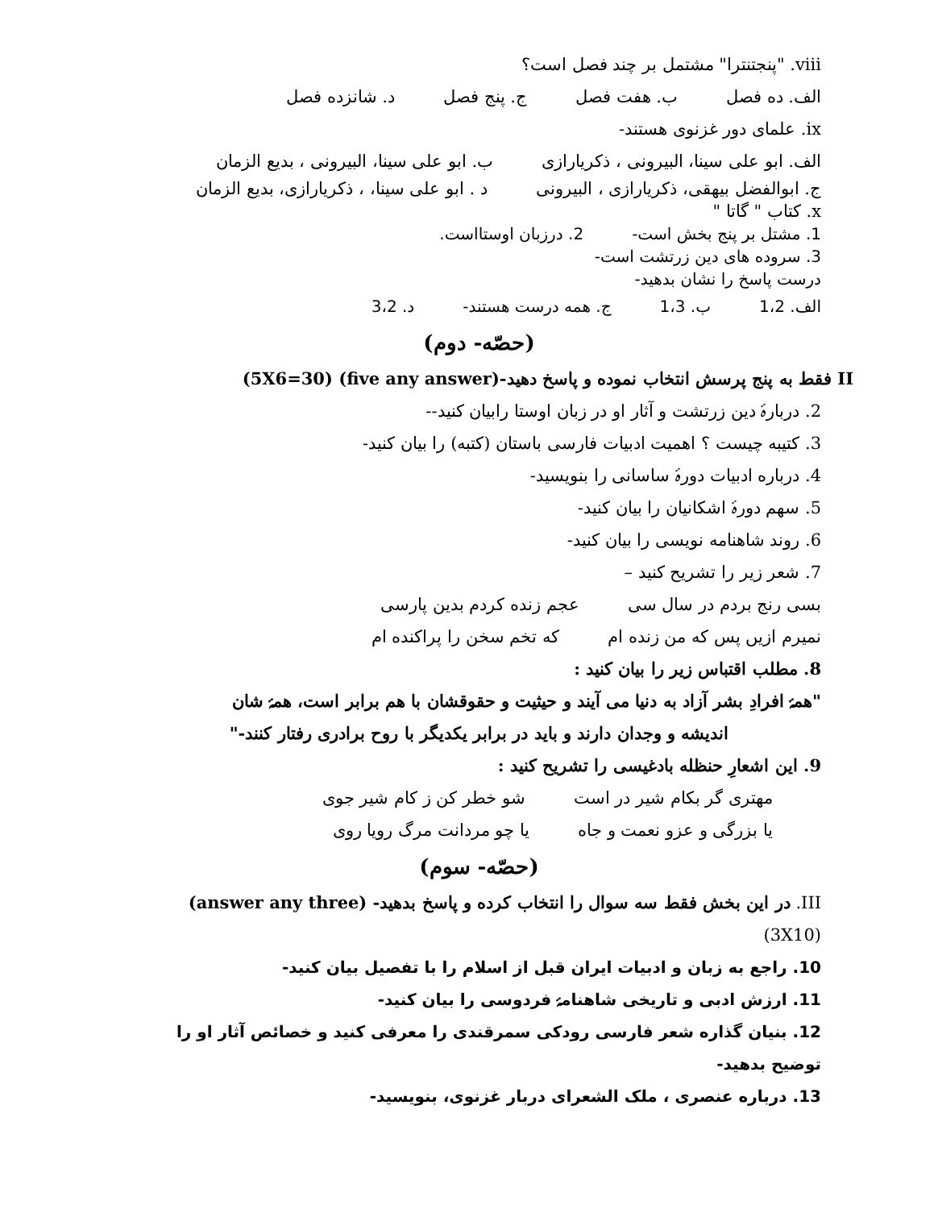viii. "پنجتنترا" مشتمل بر چند فصل است؟
الف. ده فصل ب. هفت فصل ج. پنج فصل د. شانزده فصل
ix. علمای دور غزنوی هستند-
الف. ابو علی سینا، البیرونی ، ذکریارازی ب. ابو علی سینا، البیرونی ، بدیع الزمان
ج. ابوالفضل بیهقی، ذکریارازی ، البیرونی د . ابو علی سینا، ، ذکریارازی، بدیع الزمان
x. کتاب " گاتا "
1. مشتل بر پنج بخش است- 2. درزبان اوستااست.
3. سروده های دین زرتشت است-
درست پاسخ را نشان بدهید-
الف. 1،2 ب. 1،3 ج. همه درست هستند- د. 3،2
(حصّه- دوم)
II فقط به پنج پرسش انتخاب نموده و پاسخ دهید-(five any answer) (5X6=30)
2. دربارۂ دین زرتشت و آثار او در زبان اوستا رابیان کنید--
3. کتیبه چیست ؟ اهمیت ادبیات فارسی باستان (کتبه) را بیان کنید-
4. درباره ادبیات دورۂ ساسانی را بنویسید-
5. سهم دورۂ اشکانیان را بیان کنید-
6. روند شاهنامه نویسی را بیان کنید-
7. شعر زیر را تشریح کنید –
بسی رنج بردم در سال سی عجم زنده کردم بدین پارسی
نمیرم ازیں پس که من زنده ام که تخم سخن را پراکنده ام
8. مطلب اقتباس زیر را بیان کنید :
"همۂ افرادِ بشر آزاد به دنیا می آیند و حیثیت و حقوقشان با هم برابر است، همۂ شان
اندیشه و وجدان دارند و باید در برابر یکدیگر با روح برادری رفتار کنند-"
9. این اشعارِ حنظله بادغیسی را تشریح کنید :
مهتری گر بکام شیر در است شو خطر کن ز کام شیر جوی
یا بزرگی و عزو نعمت و جاه یا چو مردانت مرگ رویا روی
(حصّه- سوم)
III. در این بخش فقط سه سوال را انتخاب کرده و پاسخ بدهید- (answer any three) (3X10)
10. راجع به زبان و ادبیات ایران قبل از اسلام را با تفصیل بیان کنید-
11. ارزش ادبی و تاریخی شاهنامۂ فردوسی را بیان کنید-
12. بنیان گذاره شعر فارسی رودکی سمرقندی را معرفی کنید و خصائص آثار او را توضیح بدهید-
13. درباره عنصری ، ملک الشعرای دربار غزنوی، بنویسید-